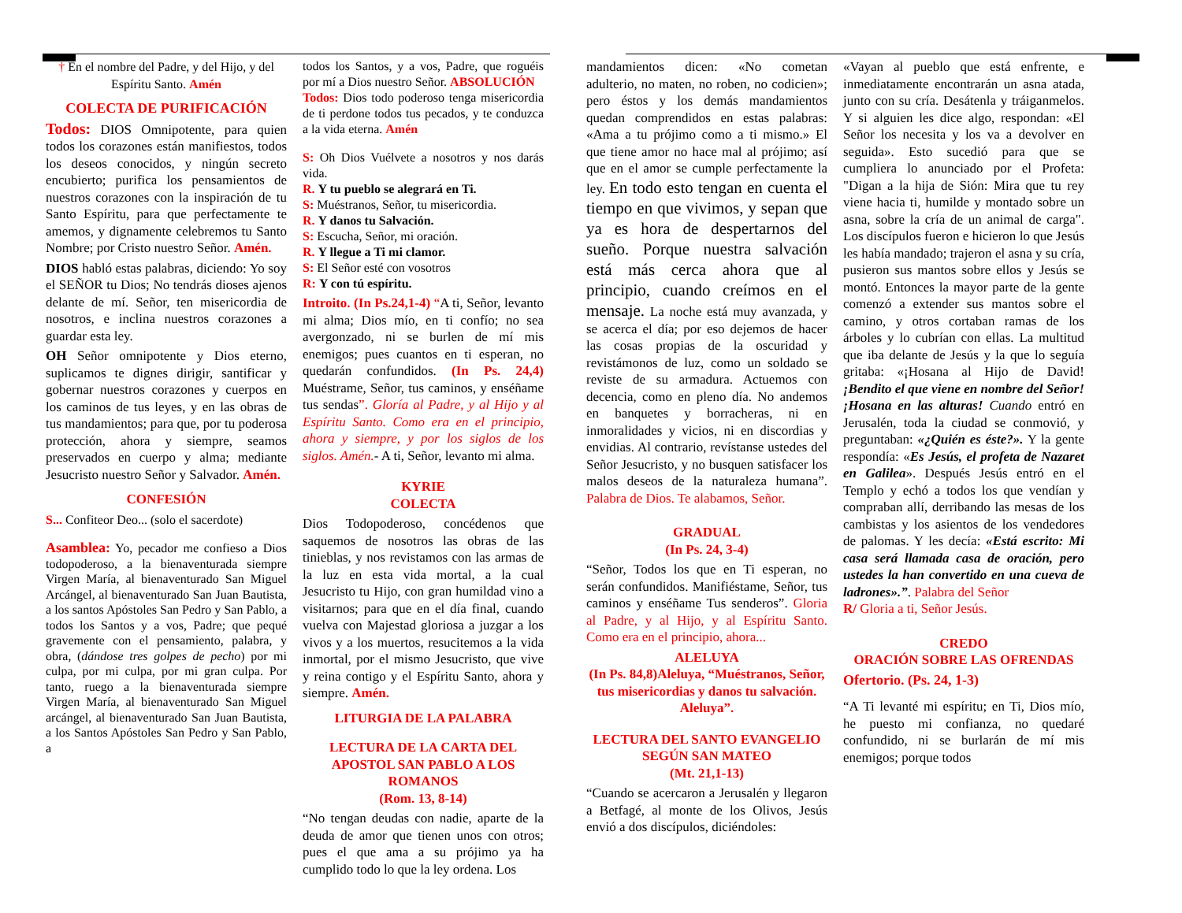† En el nombre del Padre, y del Hijo, y del Espíritu Santo. Amén
COLECTA DE PURIFICACIÓN
Todos: DIOS Omnipotente, para quien todos los corazones están manifiestos, todos los deseos conocidos, y ningún secreto encubierto; purifica los pensamientos de nuestros corazones con la inspiración de tu Santo Espíritu, para que perfectamente te amemos, y dignamente celebremos tu Santo Nombre; por Cristo nuestro Señor. Amén.
DIOS habló estas palabras, diciendo: Yo soy el SEÑOR tu Dios; No tendrás dioses ajenos delante de mí. Señor, ten misericordia de nosotros, e inclina nuestros corazones a guardar esta ley.
OH Señor omnipotente y Dios eterno, suplicamos te dignes dirigir, santificar y gobernar nuestros corazones y cuerpos en los caminos de tus leyes, y en las obras de tus mandamientos; para que, por tu poderosa protección, ahora y siempre, seamos preservados en cuerpo y alma; mediante Jesucristo nuestro Señor y Salvador. Amén.
CONFESIÓN
S... Confiteor Deo... (solo el sacerdote)
Asamblea: Yo, pecador me confieso a Dios todopoderoso, a la bienaventurada siempre Virgen María, al bienaventurado San Miguel Arcángel, al bienaventurado San Juan Bautista, a los santos Apóstoles San Pedro y San Pablo, a todos los Santos y a vos, Padre; que pequé gravemente con el pensamiento, palabra, y obra, (dándose tres golpes de pecho) por mi culpa, por mi culpa, por mi gran culpa. Por tanto, ruego a la bienaventurada siempre Virgen María, al bienaventurado San Miguel arcángel, al bienaventurado San Juan Bautista, a los Santos Apóstoles San Pedro y San Pablo, a
todos los Santos, y a vos, Padre, que roguéis por mí a Dios nuestro Señor. ABSOLUCIÓN
Todos: Dios todo poderoso tenga misericordia de ti perdone todos tus pecados, y te conduzca a la vida eterna. Amén
S: Oh Dios Vuélvete a nosotros y nos darás vida.
R. Y tu pueblo se alegrará en Ti.
S: Muéstranos, Señor, tu misericordia.
R. Y danos tu Salvación.
S: Escucha, Señor, mi oración.
R. Y llegue a Ti mi clamor.
S: El Señor esté con vosotros
R: Y con tú espíritu.
Introito. (In Ps.24,1-4) “A ti, Señor, levanto mi alma; Dios mío, en ti confío; no sea avergonzado, ni se burlen de mí mis enemigos; pues cuantos en ti esperan, no quedarán confundidos. (In Ps. 24,4) Muéstrame, Señor, tus caminos, y enséñame tus sendas”. Gloría al Padre, y al Hijo y al Espíritu Santo. Como era en el principio, ahora y siempre, y por los siglos de los siglos. Amén.- A ti, Señor, levanto mi alma.
KYRIE
COLECTA
Dios Todopoderoso, concédenos que saquemos de nosotros las obras de las tinieblas, y nos revistamos con las armas de la luz en esta vida mortal, a la cual Jesucristo tu Hijo, con gran humildad vino a visitarnos; para que en el día final, cuando vuelva con Majestad gloriosa a juzgar a los vivos y a los muertos, resucitemos a la vida inmortal, por el mismo Jesucristo, que vive y reina contigo y el Espíritu Santo, ahora y siempre. Amén.
LITURGIA DE LA PALABRA
LECTURA DE LA CARTA DEL APOSTOL SAN PABLO A LOS ROMANOS
(Rom. 13, 8-14)
“No tengan deudas con nadie, aparte de la deuda de amor que tienen unos con otros; pues el que ama a su prójimo ya ha cumplido todo lo que la ley ordena. Los
mandamientos dicen: «No cometan adulterio, no maten, no roben, no codicien»; pero éstos y los demás mandamientos quedan comprendidos en estas palabras: «Ama a tu prójimo como a ti mismo.» El que tiene amor no hace mal al prójimo; así que en el amor se cumple perfectamente la ley. En todo esto tengan en cuenta el tiempo en que vivimos, y sepan que ya es hora de despertarnos del sueño. Porque nuestra salvación está más cerca ahora que al principio, cuando creímos en el mensaje. La noche está muy avanzada, y se acerca el día; por eso dejemos de hacer las cosas propias de la oscuridad y revistámonos de luz, como un soldado se reviste de su armadura. Actuemos con decencia, como en pleno día. No andemos en banquetes y borracheras, ni en inmoralidades y vicios, ni en discordias y envidias. Al contrario, revístanse ustedes del Señor Jesucristo, y no busquen satisfacer los malos deseos de la naturaleza humana”. Palabra de Dios. Te alabamos, Señor.
GRADUAL
(In Ps. 24, 3-4)
“Señor, Todos los que en Ti esperan, no serán confundidos. Manifiéstame, Señor, tus caminos y enséñame Tus senderos”. Gloria al Padre, y al Hijo, y al Espíritu Santo. Como era en el principio, ahora...
ALELUYA
(In Ps. 84,8)Aleluya, “Muéstranos, Señor, tus misericordias y danos tu salvación. Aleluya”.
LECTURA DEL SANTO EVANGELIO SEGÚN SAN MATEO
(Mt. 21,1-13)
“Cuando se acercaron a Jerusalén y llegaron a Betfagé, al monte de los Olivos, Jesús envió a dos discípulos, diciéndoles:
«Vayan al pueblo que está enfrente, e inmediatamente encontrarán un asna atada, junto con su cría. Desátenla y tráiganmelos. Y si alguien les dice algo, respondan: «El Señor los necesita y los va a devolver en seguida». Esto sucedió para que se cumpliera lo anunciado por el Profeta: "Digan a la hija de Sión: Mira que tu rey viene hacia ti, humilde y montado sobre un asna, sobre la cría de un animal de carga". Los discípulos fueron e hicieron lo que Jesús les había mandado; trajeron el asna y su cría, pusieron sus mantos sobre ellos y Jesús se montó. Entonces la mayor parte de la gente comenzó a extender sus mantos sobre el camino, y otros cortaban ramas de los árboles y lo cubrían con ellas. La multitud que iba delante de Jesús y la que lo seguía gritaba: «¡Hosana al Hijo de David! ¡Bendito el que viene en nombre del Señor! ¡Hosana en las alturas! Cuando entró en Jerusalén, toda la ciudad se conmovió, y preguntaban: «¿Quién es éste?». Y la gente respondía: «Es Jesús, el profeta de Nazaret en Galilea». Después Jesús entró en el Templo y echó a todos los que vendían y compraban allí, derribando las mesas de los cambistas y los asientos de los vendedores de palomas. Y les decía: «Está escrito: Mi casa será llamada casa de oración, pero ustedes la han convertido en una cueva de ladrones».”. Palabra del Señor
R/ Gloria a ti, Señor Jesús.
CREDO
ORACIÓN SOBRE LAS OFRENDAS
Ofertorio. (Ps. 24, 1-3)
“A Ti levanté mi espíritu; en Ti, Dios mío, he puesto mi confianza, no quedaré confundido, ni se burlarán de mí mis enemigos; porque todos